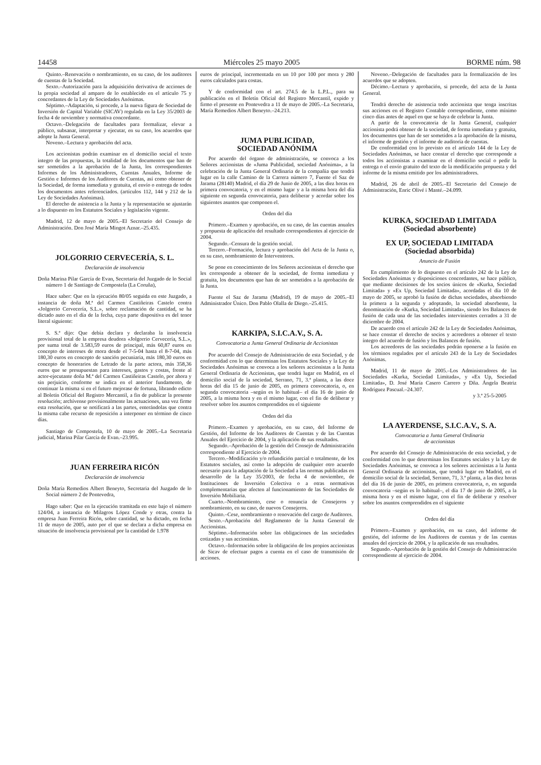14458 Miércoles 25 mayo 2005 BORME núm. 98
Quinto.–Renovación o nombramiento, en su caso, de los auditores de cuentas de la Sociedad.
Sexto.–Autorización para la adquisición derivativa de acciones de la propia sociedad al amparo de lo establecido en el artículo 75 y concordantes de la Ley de Sociedades Anónimas.
Séptimo.–Adaptación, si procede, a la nueva figura de Sociedad de Inversión de Capital Variable (SICAV) regulada en la Ley 35/2003 de fecha 4 de noviembre y normativa concordante.
Octavo.–Delegación de facultades para formalizar, elevar a público, subsanar, interpretar y ejecutar, en su caso, los acuerdos que adopte la Junta General.
Noveno.–Lectura y aprobación del acta.
Los accionistas podrán examinar en el domicilio social el texto integro de las propuestas, la totalidad de los documentos que han de ser sometidos a la aprobación de la Junta, los correspondientes Informes de los Administradores, Cuentas Anuales, Informe de Gestión e Informes de los Auditores de Cuentas, así como obtener de la Sociedad, de forma inmediata y gratuita, el envío o entrega de todos los documentos antes referenciados. (artículos 112, 144 y 212 de la Ley de Sociedades Anónimas).
El derecho de asistencia a la Junta y la representación se ajustarán a lo dispuesto en los Estatutos Sociales y legislación vigente.
Madrid, 12 de mayo de 2005.–El Secretario del Consejo de Administración. Don José María Mingot Aznar.–25.435.
JOLGORRIO CERVECERÍA, S. L.
Declaración de insolvencia
Doña Marina Pilar García de Evan, Secretaria del Juzgado de lo Social número 1 de Santiago de Compostela (La Coruña),
Hace saber: Que en la ejecución 80/05 seguida en este Juzgado, a instancia de doña M.ª del Carmen Castiñeiras Castelo contra «Jolgorrio Cervecería, S.L.», sobre reclamación de cantidad, se ha dictado auto en el día de la fecha, cuya parte dispositiva es del tenor literal siguiente:
S. S.ª dijo: Que debía declara y declaraba la insolvencia provisional total de la empresa deudora «Jolgorrio Cervecería, S.L.», por suma total de 3.583,59 euros de principal, más 60,87 euros en concepto de intereses de mora desde el 7-5-04 hasta el 8-7-04, más 180,30 euros en concepto de sanción pecuniaria, más 180,30 euros en concepto de honorarios de Letrado de la parte actora, más 358,36 euros que se presupuestan para intereses, gastos y costas, frente al actor-ejecutante doña M.ª del Carmen Castiñeiras Castelo, por ahora y sin perjuicio, conforme se indica en el anterior fundamento, de continuar la misma si en el futuro mejorase de fortuna, librando edicto al Boletín Oficial del Registro Mercantil, a fin de publicar la presente resolución; archívense provisionalmente las actuaciones, una vez firme esta resolución, que se notificará a las partes, enterándolas que contra la misma cabe recurso de reposición a interponer en término de cinco días.
Santiago de Compostela, 10 de mayo de 2005.–La Secretaria judicial, Marina Pilar García de Evan.–23.995.
JUAN FERREIRA RICÓN
Declaración de insolvencia
Doña María Remedios Albert Beneyto, Secretaria del Juzgado de lo Social número 2 de Pontevedra,
Hago saber: Que en la ejecución tramitada en este bajo el número 124/04, a instancia de Milagros López Conde y otras, contra la empresa Juan Ferreira Ricón, sobre cantidad, se ha dictado, en fecha 11 de mayo de 2005, auto por el que se declara a dicha empresa en situación de insolvencia provisional por la cantidad de 1.978
euros de principal, incrementada en un 10 por 100 por mora y 280 euros calculados para costas.
Y de conformidad con el art. 274.5 de la L.P.L., para su publicación en el Boletín Oficial del Registro Mercantil, expido y firmo el presente en Pontevedra a 11 de mayo de 2005.–La Secretaria, María Remedios Albert Beneyto.–24.213.
JUMA PUBLICIDAD,
SOCIEDAD ANÓNIMA
Por acuerdo del órgano de administración, se convoca a los Señores accionistas de «Juma Publicidad, sociedad Anónima», a la celebración de la Junta General Ordinaria de la compañia que tendrá lugar en la calle Camino de la Carrera número 7, Fuente el Saz de Jarama (28140) Madrid, el día 29 de Junio de 2005, a las diez horas en primera convocatoria, y en el mismo lugar y a la misma hora del día siguiente en segunda convocatoria, para deliberar y acordar sobre los siguientes asuntos que componen el.
Orden del día
Primero.–Examen y aprobación, en su caso, de las cuentas anuales y propuesta de aplicación del resultado correspondientes al ejercicio de 2004.
Segundo.–Censura de la gestión social.
Tercero.–Formación, lectura y aprobación del Acta de la Junta o, en su caso, nombramiento de Interventores.
Se pone en conocimiento de los Señores accionistas el derecho que les corresponde a obtener de la sociedad, de forma inmediata y gratuita, los documentos que han de ser sometidos a la aprobación de la Junta.
Fuente el Saz de Jarama (Madrid), 19 de mayo de 2005.–El Administrador Único. Don Pablo Olalla de Diego.–25.415.
KARKIPA, S.I.C.A.V., S. A.
Convocatoria a Junta General Ordinaria de Accionistas
Por acuerdo del Consejo de Administración de esta Sociedad, y de conformidad con lo que determinan los Estatutos Sociales y la Ley de Sociedades Anónimas se convoca a los señores accionistas a la Junta General Ordinaria de Accionistas, que tendrá lugar en Madrid, en el domicilio social de la sociedad, Serrano, 71, 3.ª planta, a las doce horas del día 15 de junio de 2005, en primera convocatoria, o, en segunda convocatoria –según es lo habitual– el día 16 de junio de 2005, a la misma hora y en el mismo lugar, con el fin de deliberar y resolver sobre los asuntos comprendidos en el siguiente
Orden del día
Primero.–Examen y aprobación, en su caso, del Informe de Gestión, del Informe de los Auditores de Cuentas y de las Cuentas Anuales del Ejercicio de 2004, y la aplicación de sus resultados.
Segundo.–Aprobación de la gestión del Consejo de Administración correspondiente al Ejercicio de 2004.
Tercero.–Modificación y/o refundición parcial o totalmente, de los Estatutos sociales, así como la adopción de cualquier otro acuerdo necesario para la adaptación de la Sociedad a las normas publicadas en desarrollo de la Ley 35/2003, de fecha 4 de noviembre, de Instituciones de Inversión Colectiva o a otras normativas complementarias que afecten al funcionamiento de las Sociedades de Inversión Mobiliaria.
Cuarto.–Nombramiento, cese o renuncia de Consejeros y nombramiento, en su caso, de nuevos Consejeros.
Quinto.–Cese, nombramiento o renovación del cargo de Auditores.
Sexto.–Aprobación del Reglamento de la Junta General de Accionistas.
Séptimo.–Información sobre las obligaciones de las sociedades cotizadas y sus accionistas.
Octavo.–Información sobre la obligación de los propios accionistas de Sicav de efectuar pagos a cuenta en el caso de transmisión de acciones.
Noveno.–Delegación de facultades para la formalización de los acuerdos que se adopten.
Décimo.–Lectura y aprobación, si procede, del acta de la Junta General.
Tendrá derecho de asistencia todo accionista que tenga inscritas sus acciones en el Registro Contable correspondiente, como mínimo cinco días antes de aquel en que se haya de celebrar la Junta.
A partir de la convocatoria de la Junta General, cualquier accionista podrá obtener de la sociedad, de forma inmediata y gratuita, los documentos que han de ser sometidos a la aprobación de la misma, el informe de gestión y el informe de auditoría de cuentas.
De conformidad con lo previsto en el artículo 144 de la Ley de Sociedades Anónimas, se hace constar el derecho que corresponde a todos los accionistas a examinar en el domicilio social o pedir la entrega o el envío gratuito del texto de la modificación propuesta y del informe de la misma emitido por los administradores.
Madrid, 26 de abril de 2005.–El Secretario del Consejo de Administración, Enric Olivé i Manté.–24.099.
KURKA, SOCIEDAD LIMITADA
(Sociedad absorbente)
EX UP, SOCIEDAD LIMITADA
(Sociedad absorbida)
Anuncio de Fusión
En cumplimiento de lo dispuesto en el artículo 242 de la Ley de Sociedades Anónimas y disposiciones concordantes, se hace público, que mediante decisiones de los socios únicos de «Kurka, Sociedad Limitada» y «Ex Up, Sociedad Limitada», acordadas el día 10 de mayo de 2005, se aprobó la fusión de dichas sociedades, absorbiendo la primera a la segunda y adoptando, la sociedad absorbente, la denominación de «Kurka, Sociedad Limitada», siendo los Balances de fusión de cada una de las sociedades intervinientes cerrados a 31 de diciembre de 2004.
De acuerdo con el artículo 242 de la Ley de Sociedades Anónimas, se hace constar el derecho de socios y acreedores a obtener el texto íntegro del acuerdo de fusión y los Balances de fusión.
Los acreedores de las sociedades podrán oponerse a la fusión en los términos regulados por el artículo 243 de la Ley de Sociedades Anónimas.
Madrid, 11 de mayo de 2005.–Los Administradores de las Sociedades «Kurka, Sociedad Limitada», y «Ex Up, Sociedad Limitada», D. José María Casero Carrero y Dña. Ángela Beatriz Rodríguez Pascual.–24.307.
y 3.ª 25-5-2005
LA AYERDENSE, S.I.C.A.V., S. A.
Convocatoria a Junta General Ordinaria
de accionistas
Por acuerdo del Consejo de Administración de esta sociedad, y de conformidad con lo que determinan los Estatutos sociales y la Ley de Sociedades Anónimas, se convoca a los señores accionistas a la Junta General Ordinaria de accionistas, que tendrá lugar en Madrid, en el domicilio social de la sociedad, Serrano, 71, 3.ª planta, a las diez horas del día 16 de junio de 2005, en primera convocatoria, o, en segunda convocatoria –según es lo habitual–, el día 17 de junio de 2005, a la misma hora y en el mismo lugar, con el fin de deliberar y resolver sobre los asuntos comprendidos en el siguiente
Orden del día
Primero.–Examen y aprobación, en su caso, del informe de gestión, del informe de los Auditores de cuentas y de las cuentas anuales del ejercicio de 2004, y la aplicación de sus resultados.
Segundo.–Aprobación de la gestión del Consejo de Administración correspondiente al ejercicio de 2004.